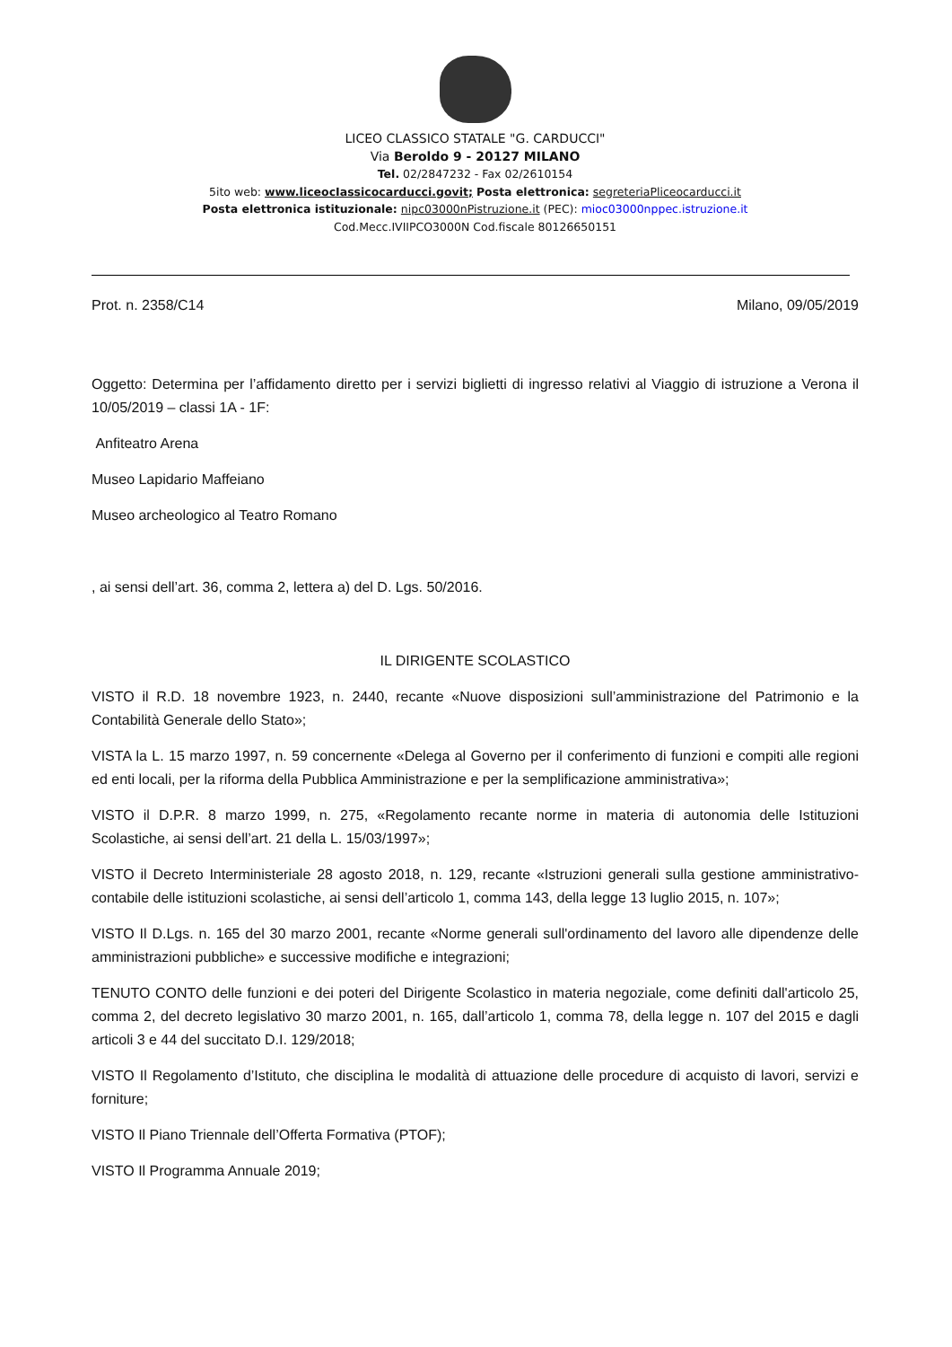LICEO CLASSICO STATALE "G. CARDUCCI"
Via Beroldo 9 - 20127 MILANO
Tel. 02/2847232 - Fax 02/2610154
5ito web: www.liceocIassicocarducci.govit; Posta elettronica: segreteriaPliceocarducci.it
Posta elettronica istituzionale: nipc03000nPistruzione.it (PEC): mioc03000nppec.istruzione.it
Cod.Mecc.IVIIPCO3000N Cod.fiscale 80126650151
Prot. n. 2358/C14 Milano, 09/05/2019
Oggetto: Determina per l’affidamento diretto per i servizi biglietti di ingresso relativi al Viaggio di istruzione a Verona il 10/05/2019 – classi 1A - 1F:
Anfiteatro Arena
Museo Lapidario Maffeiano
Museo archeologico al Teatro Romano
, ai sensi dell’art. 36, comma 2, lettera a) del D. Lgs. 50/2016.
IL DIRIGENTE SCOLASTICO
VISTO il R.D. 18 novembre 1923, n. 2440, recante «Nuove disposizioni sull’amministrazione del Patrimonio e la Contabilità Generale dello Stato»;
VISTA la L. 15 marzo 1997, n. 59 concernente «Delega al Governo per il conferimento di funzioni e compiti alle regioni ed enti locali, per la riforma della Pubblica Amministrazione e per la semplificazione amministrativa»;
VISTO il D.P.R. 8 marzo 1999, n. 275, «Regolamento recante norme in materia di autonomia delle Istituzioni Scolastiche, ai sensi dell’art. 21 della L. 15/03/1997»;
VISTO il Decreto Interministeriale 28 agosto 2018, n. 129, recante «Istruzioni generali sulla gestione amministrativo-contabile delle istituzioni scolastiche, ai sensi dell’articolo 1, comma 143, della legge 13 luglio 2015, n. 107»;
VISTO Il D.Lgs. n. 165 del 30 marzo 2001, recante «Norme generali sull'ordinamento del lavoro alle dipendenze delle amministrazioni pubbliche» e successive modifiche e integrazioni;
TENUTO CONTO delle funzioni e dei poteri del Dirigente Scolastico in materia negoziale, come definiti dall'articolo 25, comma 2, del decreto legislativo 30 marzo 2001, n. 165, dall’articolo 1, comma 78, della legge n. 107 del 2015 e dagli articoli 3 e 44 del succitato D.I. 129/2018;
VISTO Il Regolamento d’Istituto, che disciplina le modalità di attuazione delle procedure di acquisto di lavori, servizi e forniture;
VISTO Il Piano Triennale dell’Offerta Formativa (PTOF);
VISTO Il Programma Annuale 2019;